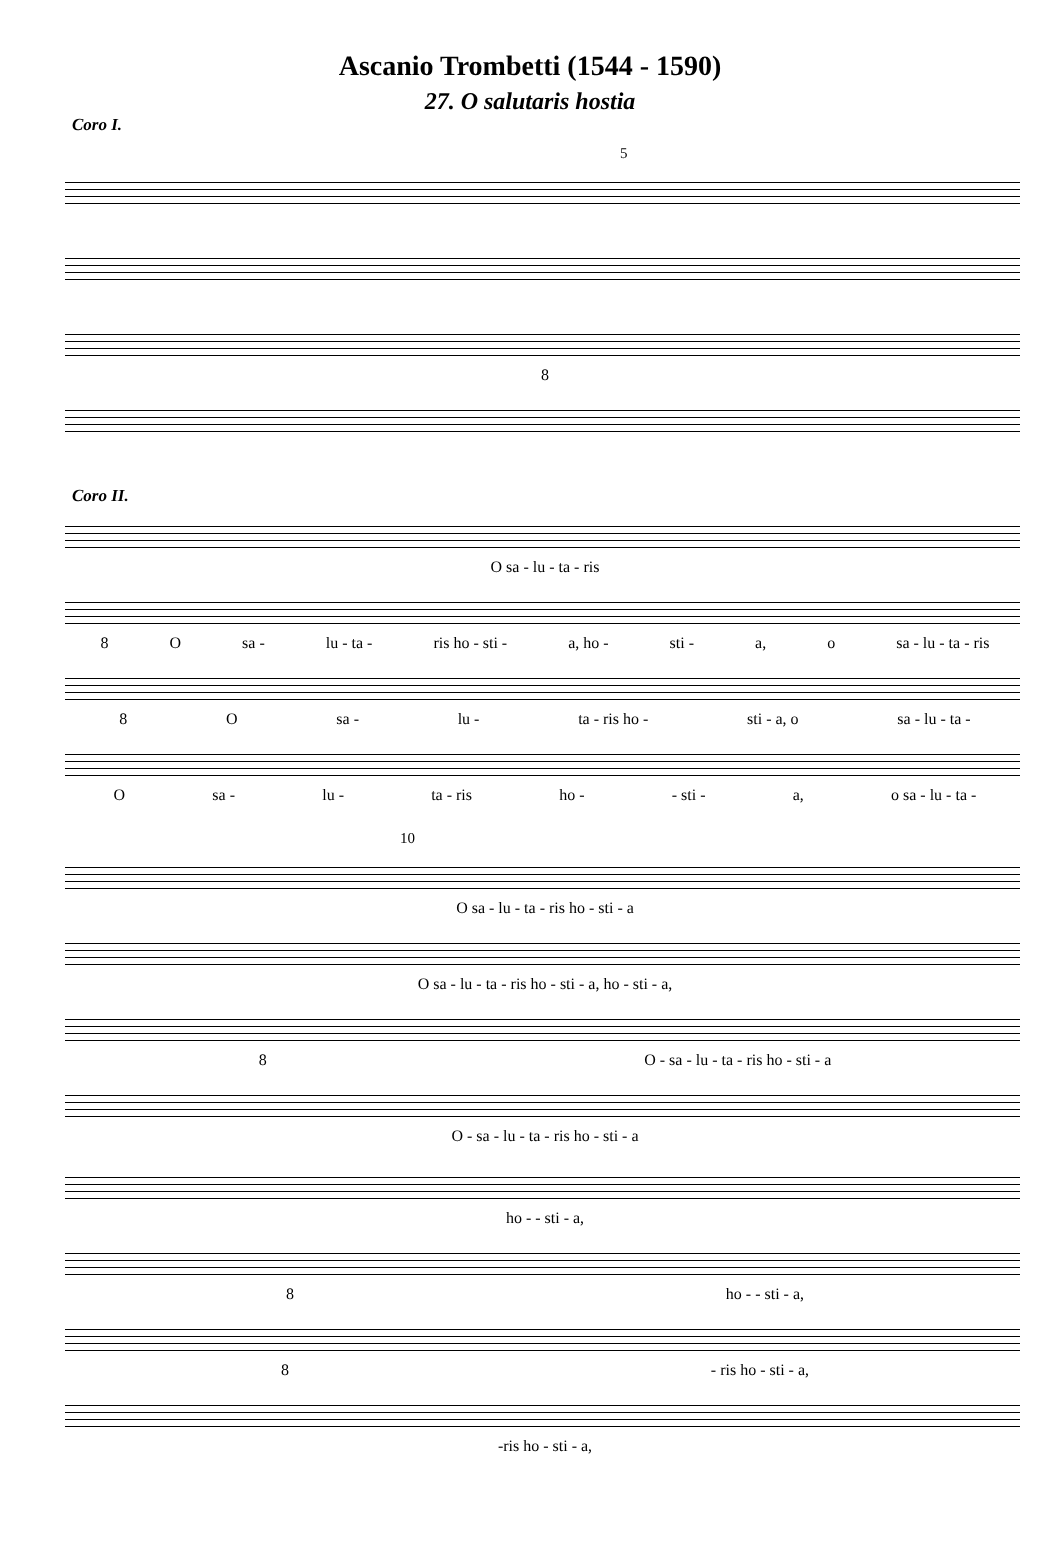Ascanio Trombetti (1544 - 1590)
27. O salutaris hostia
Coro I.
5
8
Coro II.
O sa - lu - ta - ris
8 O sa - lu - ta - ris ho - sti - a, ho - sti - a, o sa - lu - ta - ris
8 O sa - lu - ta - ris ho - sti - a, o sa - lu - ta -
O sa - lu - ta - ris ho - - sti - a, o sa - lu - ta -
10
O sa - lu - ta - ris ho - sti - a
O sa - lu - ta - ris ho - sti - a, ho - sti - a,
8 O - sa - lu - ta - ris ho - sti - a
O - sa - lu - ta - ris ho - sti - a
ho - - sti - a,
8 ho - - sti - a,
8 - ris ho - sti - a,
-ris ho - sti - a,